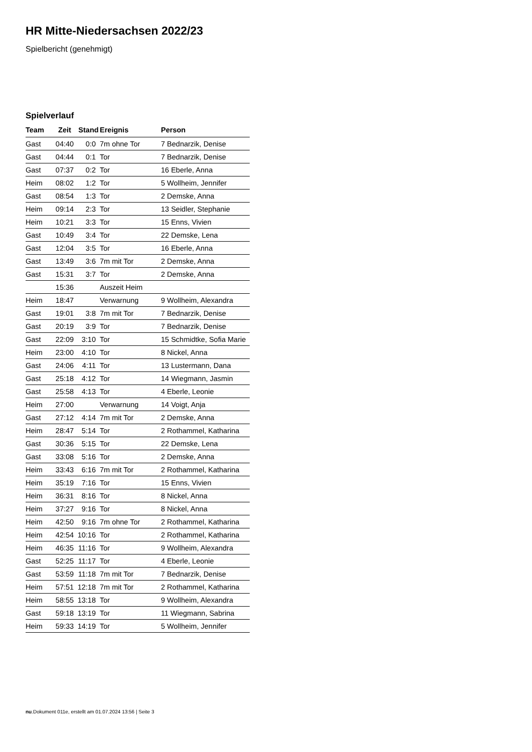HR Mitte-Niedersachsen 2022/23
Spielbericht (genehmigt)
Spielverlauf
| Team | Zeit | Stand | Ereignis | Person |
| --- | --- | --- | --- | --- |
| Gast | 04:40 | 0:0 | 7m ohne Tor | 7 Bednarzik, Denise |
| Gast | 04:44 | 0:1 | Tor | 7 Bednarzik, Denise |
| Gast | 07:37 | 0:2 | Tor | 16 Eberle, Anna |
| Heim | 08:02 | 1:2 | Tor | 5 Wollheim, Jennifer |
| Gast | 08:54 | 1:3 | Tor | 2 Demske, Anna |
| Heim | 09:14 | 2:3 | Tor | 13 Seidler, Stephanie |
| Heim | 10:21 | 3:3 | Tor | 15 Enns, Vivien |
| Gast | 10:49 | 3:4 | Tor | 22 Demske, Lena |
| Gast | 12:04 | 3:5 | Tor | 16 Eberle, Anna |
| Gast | 13:49 | 3:6 | 7m mit Tor | 2 Demske, Anna |
| Gast | 15:31 | 3:7 | Tor | 2 Demske, Anna |
| | 15:36 | | Auszeit Heim | |
| Heim | 18:47 | | Verwarnung | 9 Wollheim, Alexandra |
| Gast | 19:01 | 3:8 | 7m mit Tor | 7 Bednarzik, Denise |
| Gast | 20:19 | 3:9 | Tor | 7 Bednarzik, Denise |
| Gast | 22:09 | 3:10 | Tor | 15 Schmidtke, Sofia Marie |
| Heim | 23:00 | 4:10 | Tor | 8 Nickel, Anna |
| Gast | 24:06 | 4:11 | Tor | 13 Lustermann, Dana |
| Gast | 25:18 | 4:12 | Tor | 14 Wiegmann, Jasmin |
| Gast | 25:58 | 4:13 | Tor | 4 Eberle, Leonie |
| Heim | 27:00 | | Verwarnung | 14 Voigt, Anja |
| Gast | 27:12 | 4:14 | 7m mit Tor | 2 Demske, Anna |
| Heim | 28:47 | 5:14 | Tor | 2 Rothammel, Katharina |
| Gast | 30:36 | 5:15 | Tor | 22 Demske, Lena |
| Gast | 33:08 | 5:16 | Tor | 2 Demske, Anna |
| Heim | 33:43 | 6:16 | 7m mit Tor | 2 Rothammel, Katharina |
| Heim | 35:19 | 7:16 | Tor | 15 Enns, Vivien |
| Heim | 36:31 | 8:16 | Tor | 8 Nickel, Anna |
| Heim | 37:27 | 9:16 | Tor | 8 Nickel, Anna |
| Heim | 42:50 | 9:16 | 7m ohne Tor | 2 Rothammel, Katharina |
| Heim | 42:54 | 10:16 | Tor | 2 Rothammel, Katharina |
| Heim | 46:35 | 11:16 | Tor | 9 Wollheim, Alexandra |
| Gast | 52:25 | 11:17 | Tor | 4 Eberle, Leonie |
| Gast | 53:59 | 11:18 | 7m mit Tor | 7 Bednarzik, Denise |
| Heim | 57:51 | 12:18 | 7m mit Tor | 2 Rothammel, Katharina |
| Heim | 58:55 | 13:18 | Tor | 9 Wollheim, Alexandra |
| Gast | 59:18 | 13:19 | Tor | 11 Wiegmann, Sabrina |
| Heim | 59:33 | 14:19 | Tor | 5 Wollheim, Jennifer |
nu.Dokument 011e, erstellt am 01.07.2024 13:56 | Seite 3